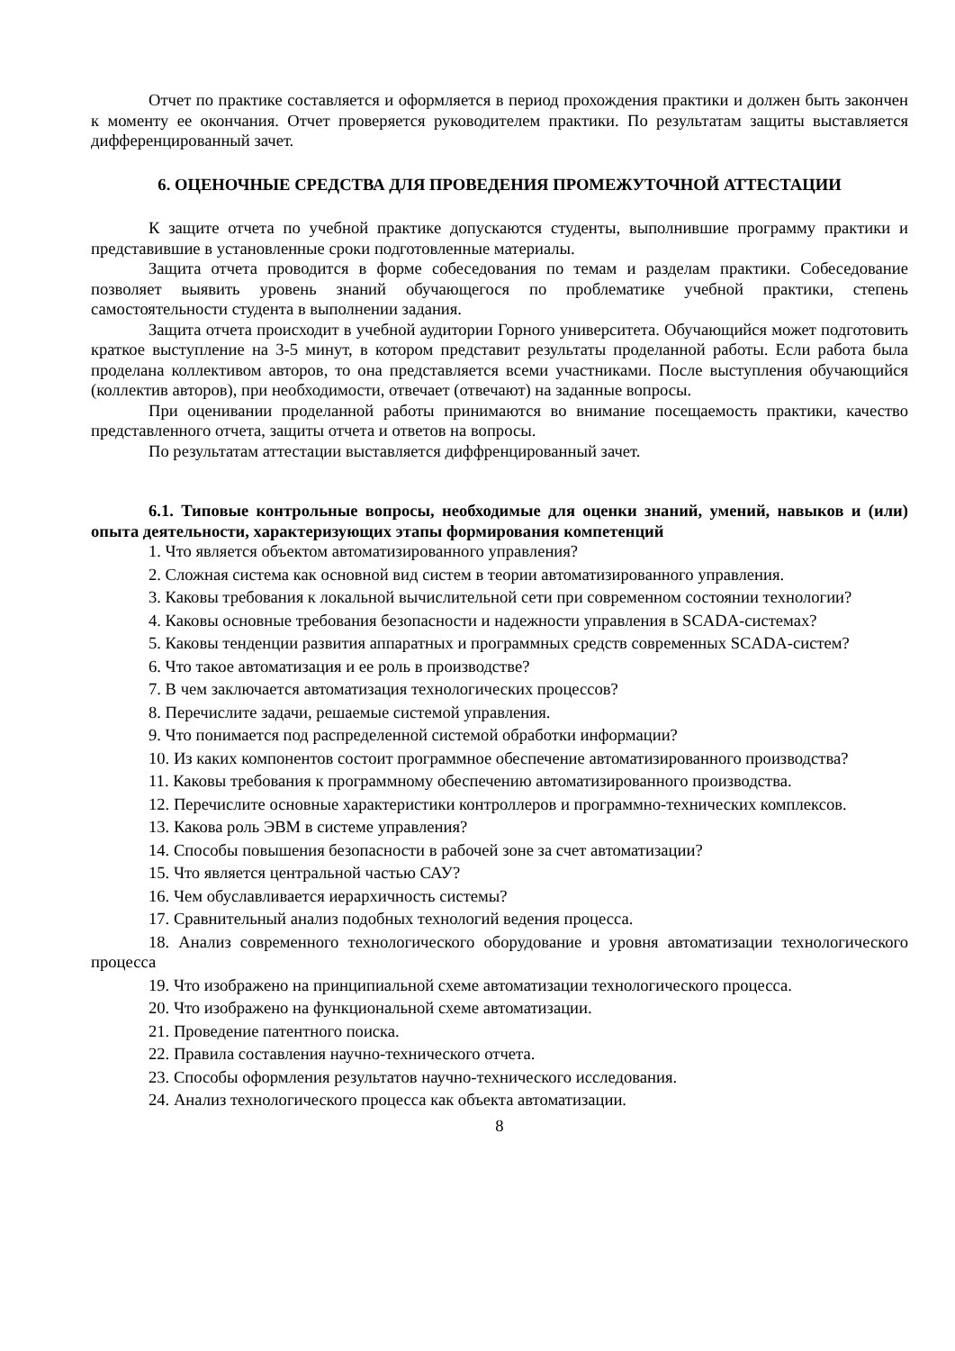Отчет по практике составляется и оформляется в период прохождения практики и должен быть закончен к моменту ее окончания. Отчет проверяется руководителем практики. По результатам защиты выставляется дифференцированный зачет.
6. ОЦЕНОЧНЫЕ СРЕДСТВА ДЛЯ ПРОВЕДЕНИЯ ПРОМЕЖУТОЧНОЙ АТТЕСТАЦИИ
К защите отчета по учебной практике допускаются студенты, выполнившие программу практики и представившие в установленные сроки подготовленные материалы.
Защита отчета проводится в форме собеседования по темам и разделам практики. Собеседование позволяет выявить уровень знаний обучающегося по проблематике учебной практики, степень самостоятельности студента в выполнении задания.
Защита отчета происходит в учебной аудитории Горного университета. Обучающийся может подготовить краткое выступление на 3-5 минут, в котором представит результаты проделанной работы. Если работа была проделана коллективом авторов, то она представляется всеми участниками. После выступления обучающийся (коллектив авторов), при необходимости, отвечает (отвечают) на заданные вопросы.
При оценивании проделанной работы принимаются во внимание посещаемость практики, качество представленного отчета, защиты отчета и ответов на вопросы.
По результатам аттестации выставляется диффренцированный зачет.
6.1. Типовые контрольные вопросы, необходимые для оценки знаний, умений, навыков и (или) опыта деятельности, характеризующих этапы формирования компетенций
1. Что является объектом автоматизированного управления?
2. Сложная система как основной вид систем в теории автоматизированного управления.
3. Каковы требования к локальной вычислительной сети при современном состоянии технологии?
4. Каковы основные требования безопасности и надежности управления в SCADA-системах?
5. Каковы тенденции развития аппаратных и программных средств современных SCADA-систем?
6. Что такое автоматизация и ее роль в производстве?
7. В чем заключается автоматизация технологических процессов?
8. Перечислите задачи, решаемые системой управления.
9. Что понимается под распределенной системой обработки информации?
10. Из каких компонентов состоит программное обеспечение автоматизированного производства?
11. Каковы требования к программному обеспечению автоматизированного производства.
12. Перечислите основные характеристики контроллеров и программно-технических комплексов.
13. Какова роль ЭВМ в системе управления?
14. Способы повышения безопасности в рабочей зоне за счет автоматизации?
15. Что является центральной частью САУ?
16. Чем обуславливается иерархичность системы?
17. Сравнительный анализ подобных технологий ведения процесса.
18. Анализ современного технологического оборудование и уровня автоматизации технологического процесса
19. Что изображено на принципиальной схеме автоматизации технологического процесса.
20. Что изображено на функциональной схеме автоматизации.
21. Проведение патентного поиска.
22. Правила составления научно-технического отчета.
23. Способы оформления результатов научно-технического исследования.
24. Анализ технологического процесса как объекта автоматизации.
8